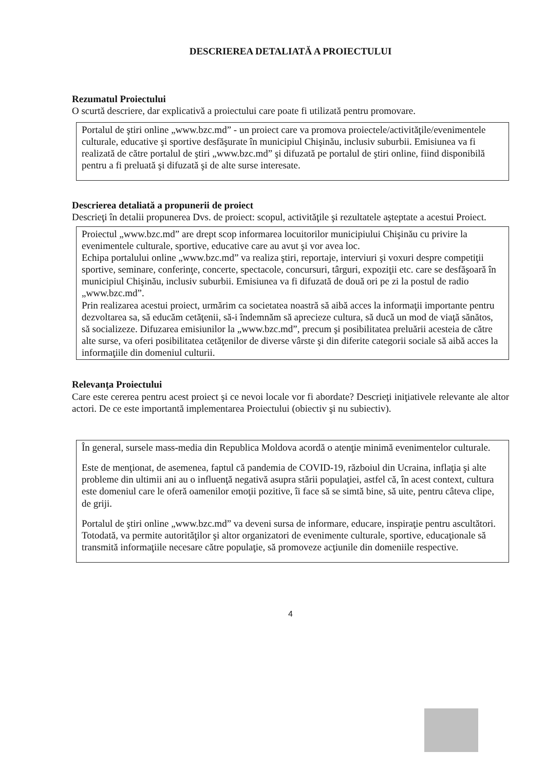DESCRIEREA DETALIATĂ A PROIECTULUI
Rezumatul Proiectului
O scurtă descriere, dar explicativă a proiectului care poate fi utilizată pentru promovare.
Portalul de ştiri online „www.bzc.md” - un proiect care va promova proiectele/activităţile/evenimentele culturale, educative şi sportive desfăşurate în municipiul Chişinău, inclusiv suburbii. Emisiunea va fi realizată de către portalul de ştiri „www.bzc.md” şi difuzată pe portalul de ştiri online, fiind disponibilă pentru a fi preluată şi difuzată şi de alte surse interesate.
Descrierea detaliată a propunerii de proiect
Descrieţi în detalii propunerea Dvs. de proiect: scopul, activităţile şi rezultatele aşteptate a acestui Proiect.
Proiectul „www.bzc.md” are drept scop informarea locuitorilor municipiului Chişinău cu privire la evenimentele culturale, sportive, educative care au avut şi vor avea loc.
Echipa portalului online „www.bzc.md” va realiza ştiri, reportaje, interviuri şi voxuri despre competiţii sportive, seminare, conferinţe, concerte, spectacole, concursuri, târguri, expoziţii etc. care se desfăşoară în municipiul Chişinău, inclusiv suburbii. Emisiunea va fi difuzată de două ori pe zi la postul de radio „www.bzc.md”.
Prin realizarea acestui proiect, urmărim ca societatea noastră să aibă acces la informaţii importante pentru dezvoltarea sa, să educăm cetăţenii, să-i îndemnăm să aprecieze cultura, să ducă un mod de viaţă sănătos, să socializeze. Difuzarea emisiunilor la „www.bzc.md”, precum şi posibilitatea preluării acesteia de către alte surse, va oferi posibilitatea cetăţenilor de diverse vârste şi din diferite categorii sociale să aibă acces la informaţiile din domeniul culturii.
Relevanţa Proiectului
Care este cererea pentru acest proiect şi ce nevoi locale vor fi abordate? Descrieţi iniţiativele relevante ale altor actori. De ce este importantă implementarea Proiectului (obiectiv şi nu subiectiv).
În general, sursele mass-media din Republica Moldova acordă o atenţie minimă evenimentelor culturale.
Este de menţionat, de asemenea, faptul că pandemia de COVID-19, războiul din Ucraina, inflaţia şi alte probleme din ultimii ani au o influenţă negativă asupra stării populaţiei, astfel că, în acest context, cultura este domeniul care le oferă oamenilor emoţii pozitive, îi face să se simtă bine, să uite, pentru câteva clipe, de griji.
Portalul de ştiri online „www.bzc.md” va deveni sursa de informare, educare, inspiraţie pentru ascultători. Totodată, va permite autorităţilor şi altor organizatori de evenimente culturale, sportive, educaţionale să transmită informaţiile necesare către populaţie, să promoveze acţiunile din domeniile respective.
4